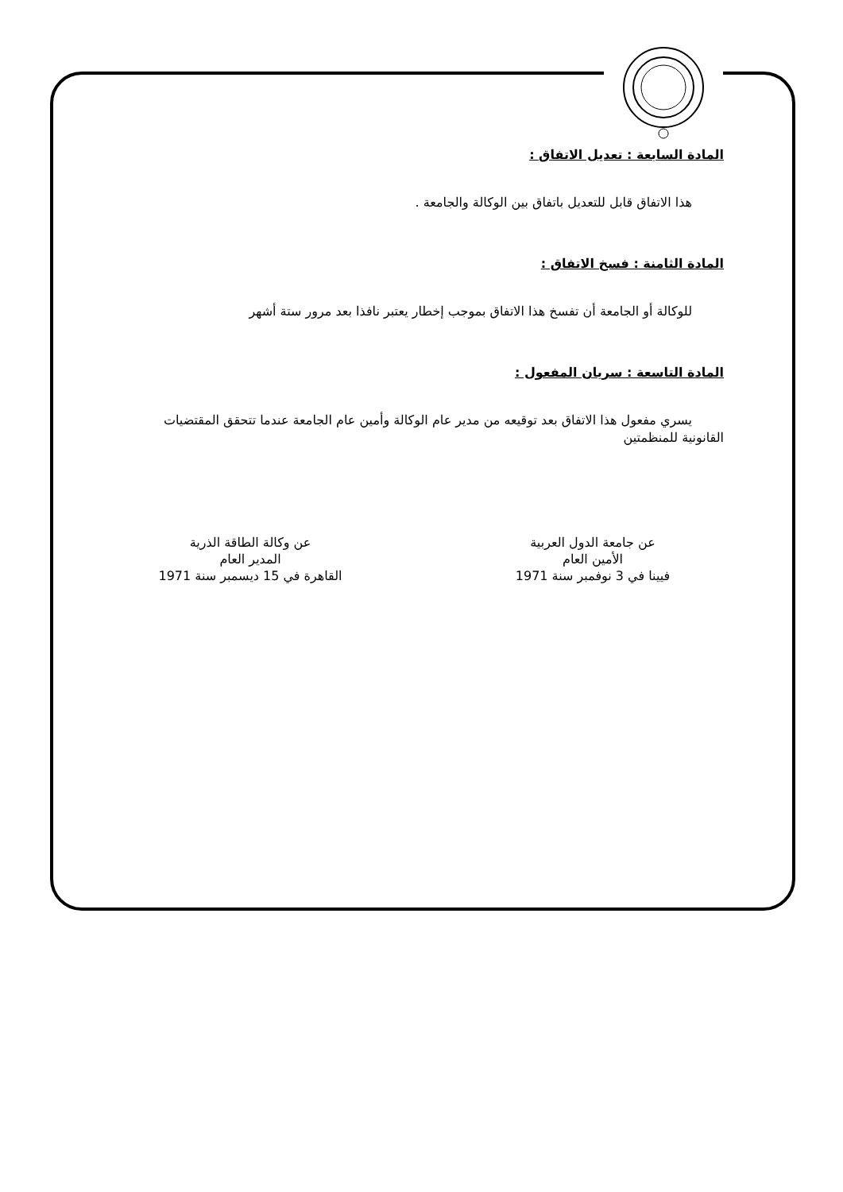المادة السابعة : تعديل الاتفاق :
هذا الاتفاق قابل للتعديل باتفاق بين الوكالة والجامعة .
المادة الثامنة : فسخ الاتفاق :
للوكالة أو الجامعة أن تفسخ هذا الاتفاق بموجب إخطار يعتبر نافذا بعد مرور ستة أشهر
المادة التاسعة : سريان المفعول :
يسري مفعول هذا الاتفاق بعد توقيعه من مدير عام الوكالة وأمين عام الجامعة عندما تتحقق المقتضيات القانونية للمنظمتين
عن جامعة الدول العربية
الأمين العام
فيينا في 3 نوفمبر سنة 1971
عن وكالة الطاقة الذرية
المدير العام
القاهرة في 15 ديسمبر سنة 1971